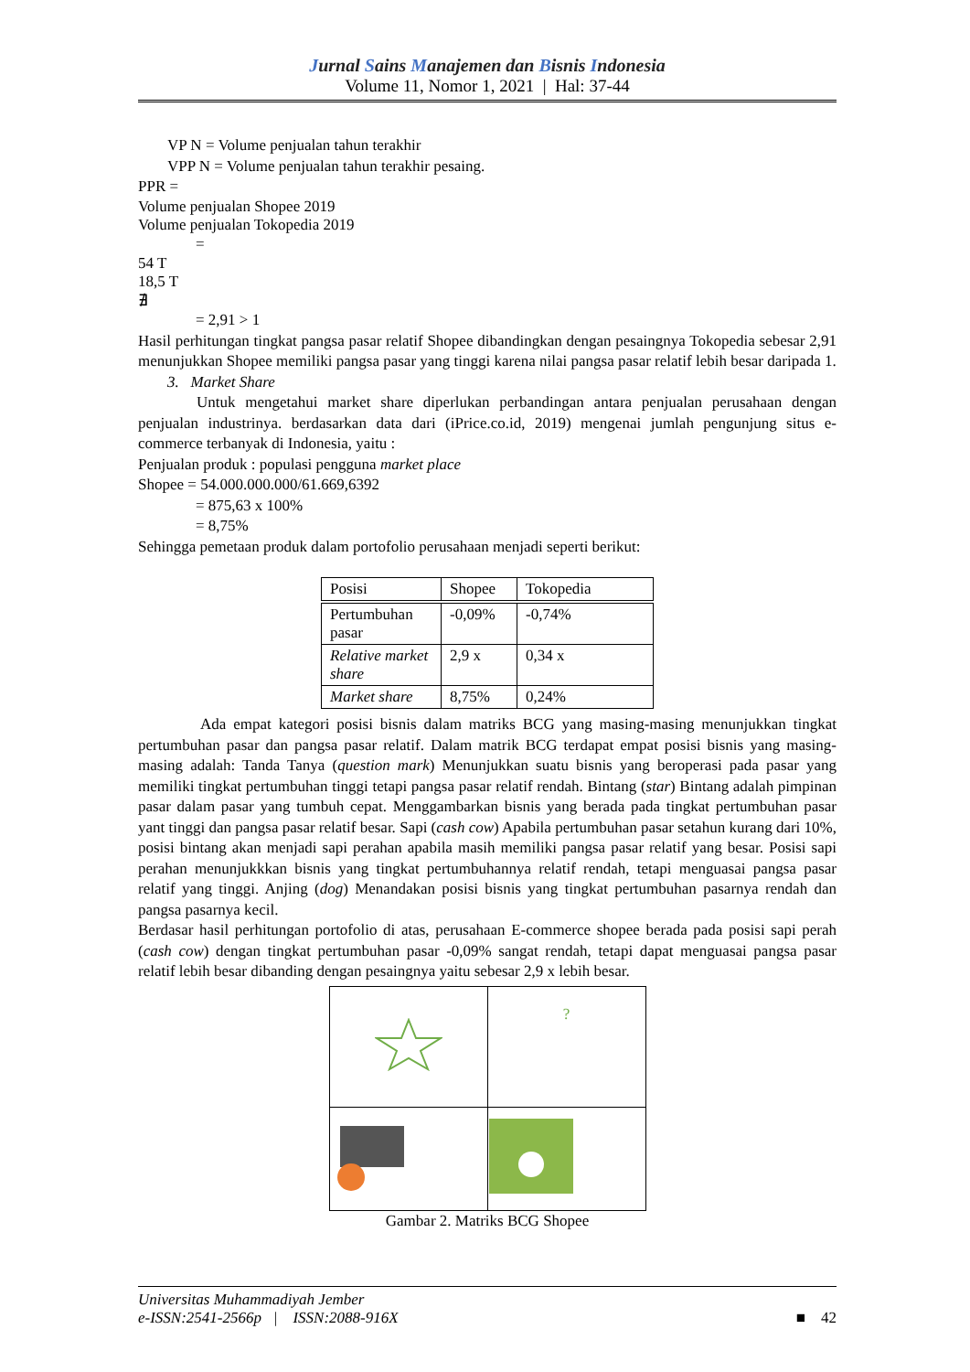Jurnal Sains Manajemen dan Bisnis Indonesia
Volume 11, Nomor 1, 2021 | Hal: 37-44
VP N = Volume penjualan tahun terakhir
VPP N = Volume penjualan tahun terakhir pesaing.
PPR =
Volume penjualan Shopee 2019
Volume penjualan Tokopedia 2019
=
54 T
18,5 T
∄
= 2,91 > 1
Hasil perhitungan tingkat pangsa pasar relatif Shopee dibandingkan dengan pesaingnya Tokopedia sebesar 2,91 menunjukkan Shopee memiliki pangsa pasar yang tinggi karena nilai pangsa pasar relatif lebih besar daripada 1.
3. Market Share
Untuk mengetahui market share diperlukan perbandingan antara penjualan perusahaan dengan penjualan industrinya. berdasarkan data dari (iPrice.co.id, 2019) mengenai jumlah pengunjung situs e-commerce terbanyak di Indonesia, yaitu :
Penjualan produk : populasi pengguna market place
Shopee = 54.000.000.000/61.669,6392
= 875,63 x 100%
= 8,75%
Sehingga pemetaan produk dalam portofolio perusahaan menjadi seperti berikut:
| Posisi | Shopee | Tokopedia |
| --- | --- | --- |
| Pertumbuhan pasar | -0,09% | -0,74% |
| Relative market share | 2,9 x | 0,34 x |
| Market share | 8,75% | 0,24% |
Ada empat kategori posisi bisnis dalam matriks BCG yang masing-masing menunjukkan tingkat pertumbuhan pasar dan pangsa pasar relatif. Dalam matrik BCG terdapat empat posisi bisnis yang masing-masing adalah: Tanda Tanya (question mark) Menunjukkan suatu bisnis yang beroperasi pada pasar yang memiliki tingkat pertumbuhan tinggi tetapi pangsa pasar relatif rendah. Bintang (star) Bintang adalah pimpinan pasar dalam pasar yang tumbuh cepat. Menggambarkan bisnis yang berada pada tingkat pertumbuhan pasar yant tinggi dan pangsa pasar relatif besar. Sapi (cash cow) Apabila pertumbuhan pasar setahun kurang dari 10%, posisi bintang akan menjadi sapi perahan apabila masih memiliki pangsa pasar relatif yang besar. Posisi sapi perahan menunjukkkan bisnis yang tingkat pertumbuhannya relatif rendah, tetapi menguasai pangsa pasar relatif yang tinggi. Anjing (dog) Menandakan posisi bisnis yang tingkat pertumbuhan pasarnya rendah dan pangsa pasarnya kecil.
Berdasar hasil perhitungan portofolio di atas, perusahaan E-commerce shopee berada pada posisi sapi perah (cash cow) dengan tingkat pertumbuhan pasar -0,09% sangat rendah, tetapi dapat menguasai pangsa pasar relatif lebih besar dibanding dengan pesaingnya yaitu sebesar 2,9 x lebih besar.
| | ? |
Gambar 2. Matriks BCG Shopee
Universitas Muhammadiyah Jember
e-ISSN:2541-2566p | ISSN:2088-916X
■ 42